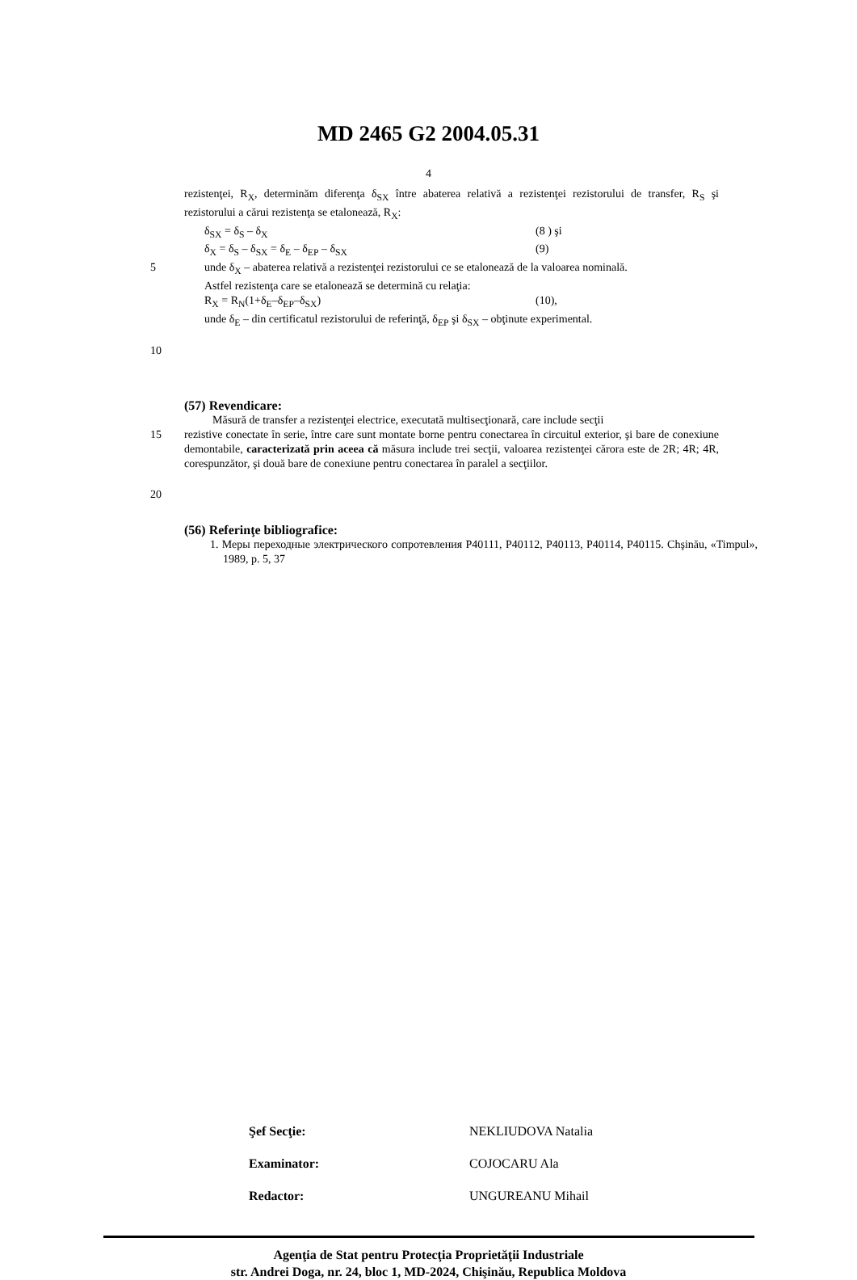MD 2465 G2 2004.05.31
4
rezistenţei, R<sub>X</sub>, determinăm diferenţa δ<sub>SX</sub> între abaterea relativă a rezistenţei rezistorului de transfer, R<sub>S</sub> şi rezistorului a cărui rezistenţa se etalonează, R<sub>X</sub>:
δ<sub>SX</sub> = δ<sub>S</sub> – δ<sub>X</sub> (8 ) şi
δ<sub>X</sub> = δ<sub>S</sub> – δ<sub>SX</sub> = δ<sub>E</sub> – δ<sub>EP</sub> – δ<sub>SX</sub> (9)
5 unde δ<sub>X</sub> – abaterea relativă a rezistenţei rezistorului ce se etalonează de la valoarea nominală.
Astfel rezistenţa care se etalonează se determină cu relaţia:
R<sub>X</sub> = R<sub>N</sub>(1+δ<sub>E</sub>–δ<sub>EP</sub>–δ<sub>SX</sub>) (10),
unde δ<sub>E</sub> – din certificatul rezistorului de referinţă, δ<sub>EP</sub> şi δ<sub>SX</sub> – obţinute experimental.
10
(57) Revendicare:
Măsură de transfer a rezistenţei electrice, executată multisecţionară, care include secţii
15 rezistive conectate în serie, între care sunt montate borne pentru conectarea în circuitul exterior, şi bare de conexiune demontabile, caracterizată prin aceea că măsura include trei secţii, valoarea rezistenţei cărora este de 2R; 4R; 4R, corespunzător, şi două bare de conexiune pentru conectarea în paralel a secţiilor.
20
(56) Referinţe bibliografice:
1. Меры переходные электрического сопротевления Р40111, Р40112, Р40113, Р40114, Р40115. Chşinău, «Timpul», 1989, p. 5, 37
Şef Secţie: NEKLIUDOVA Natalia
Examinator: COJOCARU Ala
Redactor: UNGUREANU Mihail
Agenţia de Stat pentru Protecţia Proprietăţii Industriale
str. Andrei Doga, nr. 24, bloc 1, MD-2024, Chişinău, Republica Moldova